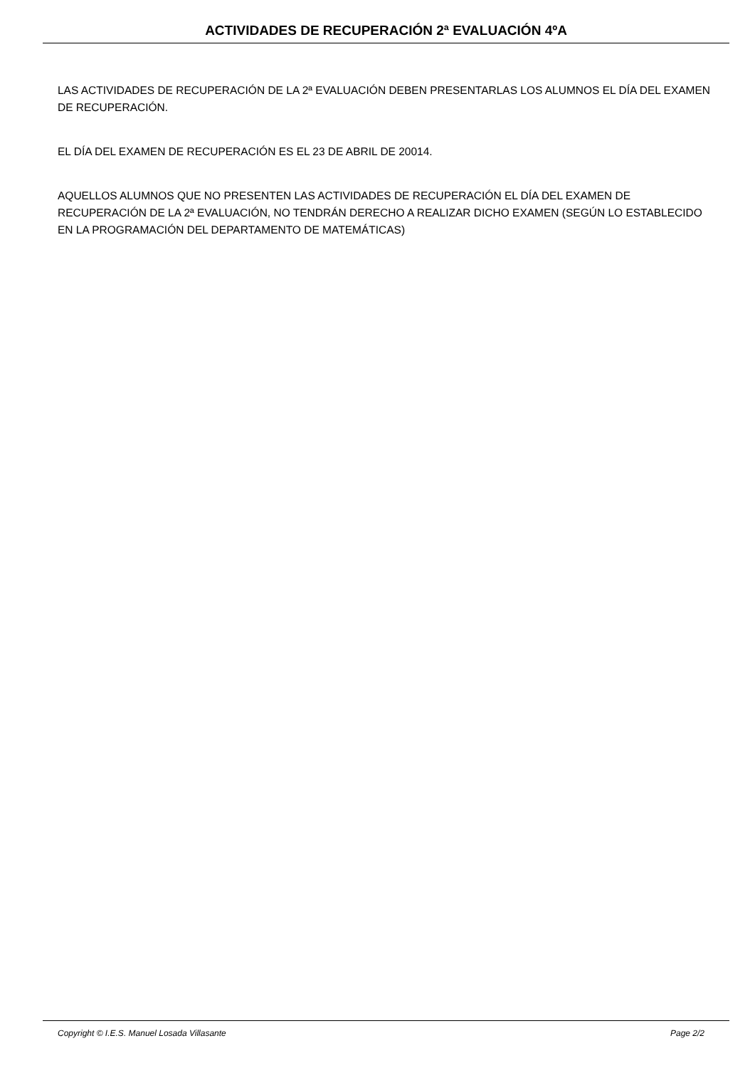ACTIVIDADES DE RECUPERACIÓN 2ª EVALUACIÓN 4ºA
LAS ACTIVIDADES DE RECUPERACIÓN DE LA 2ª EVALUACIÓN DEBEN PRESENTARLAS LOS ALUMNOS EL DÍA DEL EXAMEN DE RECUPERACIÓN.
EL DÍA DEL EXAMEN DE RECUPERACIÓN ES EL 23 DE ABRIL DE 20014.
AQUELLOS ALUMNOS QUE NO PRESENTEN LAS ACTIVIDADES DE RECUPERACIÓN EL DÍA DEL EXAMEN DE RECUPERACIÓN DE LA 2ª EVALUACIÓN, NO TENDRÁN DERECHO A REALIZAR DICHO EXAMEN (SEGÚN LO ESTABLECIDO EN LA PROGRAMACIÓN DEL DEPARTAMENTO DE MATEMÁTICAS)
Copyright © I.E.S. Manuel Losada Villasante Page 2/2